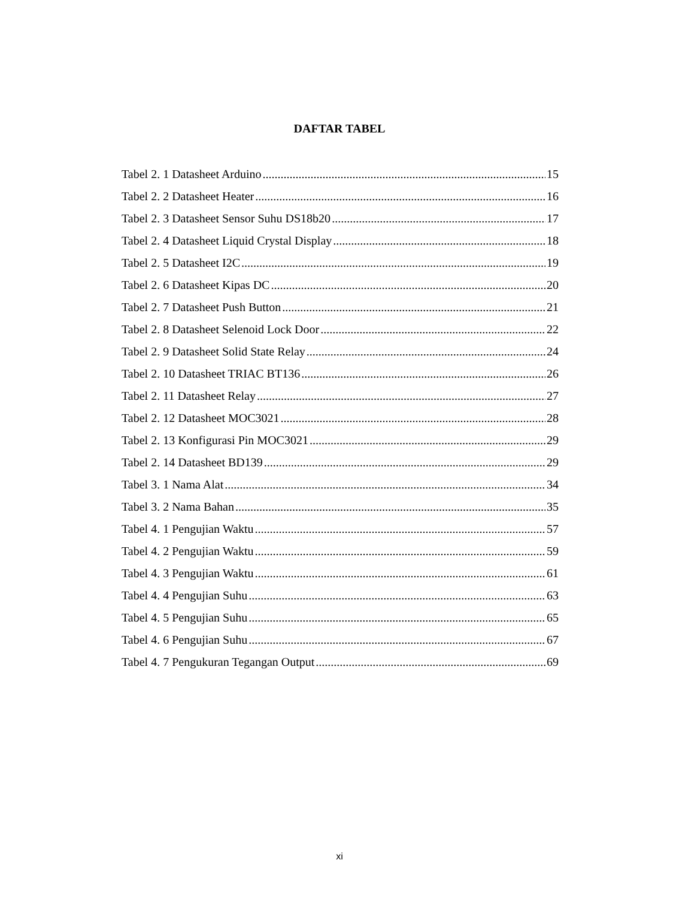DAFTAR TABEL
Tabel 2. 1 Datasheet Arduino 15
Tabel 2. 2 Datasheet Heater 16
Tabel 2. 3 Datasheet Sensor Suhu DS18b20 17
Tabel 2. 4 Datasheet Liquid Crystal Display 18
Tabel 2. 5 Datasheet I2C 19
Tabel 2. 6 Datasheet Kipas DC 20
Tabel 2. 7 Datasheet Push Button 21
Tabel 2. 8 Datasheet Selenoid Lock Door 22
Tabel 2. 9 Datasheet Solid State Relay 24
Tabel 2. 10 Datasheet TRIAC BT136 26
Tabel 2. 11 Datasheet Relay 27
Tabel 2. 12 Datasheet MOC3021 28
Tabel 2. 13 Konfigurasi Pin MOC3021 29
Tabel 2. 14 Datasheet BD139 29
Tabel 3. 1 Nama Alat 34
Tabel 3. 2 Nama Bahan 35
Tabel 4. 1 Pengujian Waktu 57
Tabel 4. 2 Pengujian Waktu 59
Tabel 4. 3 Pengujian Waktu 61
Tabel 4. 4 Pengujian Suhu 63
Tabel 4. 5 Pengujian Suhu 65
Tabel 4. 6 Pengujian Suhu 67
Tabel 4. 7 Pengukuran Tegangan Output 69
xi